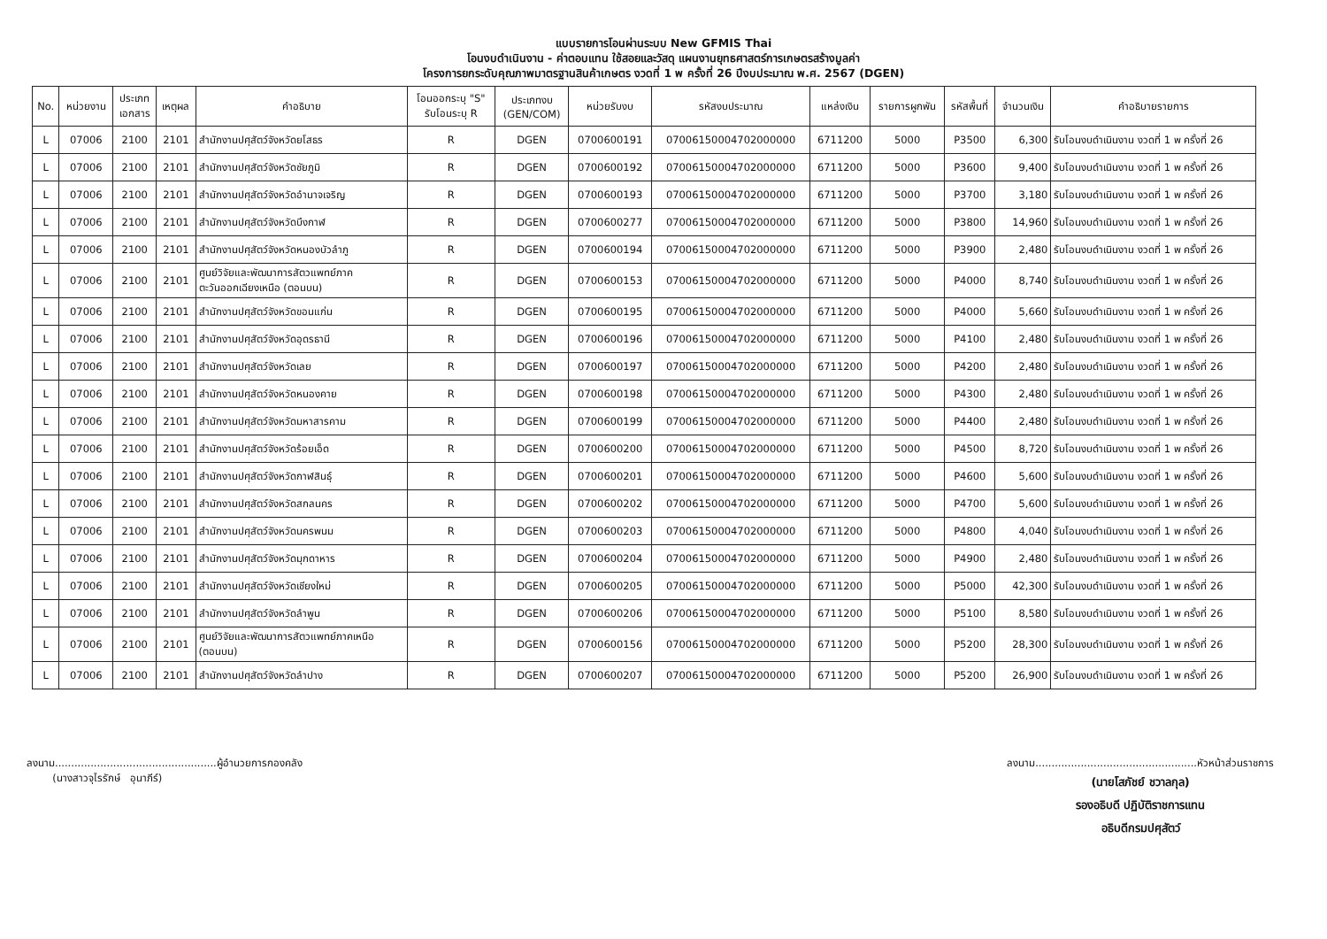แบบรายการโอนผ่านระบบ New GFMIS Thai
โอนงบดำเนินงาน - ค่าตอบแทน ใช้สอยและวัสดุ แผนงานยุทธศาสตร์การเกษตรสร้างมูลค่า
โครงการยกระดับคุณภาพมาตรฐานสินค้าเกษตร งวดที่ 1 พ ครั้งที่ 26 ปีงบประมาณ พ.ศ. 2567 (DGEN)
| No. | หน่วยงาน | ประเภท เอกสาร | เหตุผล | คำอธิบาย | โอนออกระบุ "S" รับโอนระบุ R | ประเภทงบ (GEN/COM) | หน่วยรับงบ | รหัสงบประมาณ | แหล่งเงิน | รายการผูกพัน | รหัสพื้นที่ | จำนวนเงิน | คำอธิบายรายการ |
| --- | --- | --- | --- | --- | --- | --- | --- | --- | --- | --- | --- | --- | --- |
| L | 07006 | 2100 | 2101 | สำนักงานปศุสัตว์จังหวัดยโสธร | R | DGEN | 0700600191 | 07006150004702000000 | 6711200 | 5000 | P3500 | 6,300 | รับโอนงบดำเนินงาน งวดที่ 1 พ ครั้งที่ 26 |
| L | 07006 | 2100 | 2101 | สำนักงานปศุสัตว์จังหวัดชัยภูมิ | R | DGEN | 0700600192 | 07006150004702000000 | 6711200 | 5000 | P3600 | 9,400 | รับโอนงบดำเนินงาน งวดที่ 1 พ ครั้งที่ 26 |
| L | 07006 | 2100 | 2101 | สำนักงานปศุสัตว์จังหวัดอำนาจเจริญ | R | DGEN | 0700600193 | 07006150004702000000 | 6711200 | 5000 | P3700 | 3,180 | รับโอนงบดำเนินงาน งวดที่ 1 พ ครั้งที่ 26 |
| L | 07006 | 2100 | 2101 | สำนักงานปศุสัตว์จังหวัดบึงกาฬ | R | DGEN | 0700600277 | 07006150004702000000 | 6711200 | 5000 | P3800 | 14,960 | รับโอนงบดำเนินงาน งวดที่ 1 พ ครั้งที่ 26 |
| L | 07006 | 2100 | 2101 | สำนักงานปศุสัตว์จังหวัดหนองบัวลำภู | R | DGEN | 0700600194 | 07006150004702000000 | 6711200 | 5000 | P3900 | 2,480 | รับโอนงบดำเนินงาน งวดที่ 1 พ ครั้งที่ 26 |
| L | 07006 | 2100 | 2101 | ศูนย์วิจัยและพัฒนาการสัตวแพทย์ภาค ตะวันออกเฉียงเหนือ (ตอนบน) | R | DGEN | 0700600153 | 07006150004702000000 | 6711200 | 5000 | P4000 | 8,740 | รับโอนงบดำเนินงาน งวดที่ 1 พ ครั้งที่ 26 |
| L | 07006 | 2100 | 2101 | สำนักงานปศุสัตว์จังหวัดขอนแก่น | R | DGEN | 0700600195 | 07006150004702000000 | 6711200 | 5000 | P4000 | 5,660 | รับโอนงบดำเนินงาน งวดที่ 1 พ ครั้งที่ 26 |
| L | 07006 | 2100 | 2101 | สำนักงานปศุสัตว์จังหวัดอุดรธานี | R | DGEN | 0700600196 | 07006150004702000000 | 6711200 | 5000 | P4100 | 2,480 | รับโอนงบดำเนินงาน งวดที่ 1 พ ครั้งที่ 26 |
| L | 07006 | 2100 | 2101 | สำนักงานปศุสัตว์จังหวัดเลย | R | DGEN | 0700600197 | 07006150004702000000 | 6711200 | 5000 | P4200 | 2,480 | รับโอนงบดำเนินงาน งวดที่ 1 พ ครั้งที่ 26 |
| L | 07006 | 2100 | 2101 | สำนักงานปศุสัตว์จังหวัดหนองคาย | R | DGEN | 0700600198 | 07006150004702000000 | 6711200 | 5000 | P4300 | 2,480 | รับโอนงบดำเนินงาน งวดที่ 1 พ ครั้งที่ 26 |
| L | 07006 | 2100 | 2101 | สำนักงานปศุสัตว์จังหวัดมหาสารคาม | R | DGEN | 0700600199 | 07006150004702000000 | 6711200 | 5000 | P4400 | 2,480 | รับโอนงบดำเนินงาน งวดที่ 1 พ ครั้งที่ 26 |
| L | 07006 | 2100 | 2101 | สำนักงานปศุสัตว์จังหวัดร้อยเอ็ด | R | DGEN | 0700600200 | 07006150004702000000 | 6711200 | 5000 | P4500 | 8,720 | รับโอนงบดำเนินงาน งวดที่ 1 พ ครั้งที่ 26 |
| L | 07006 | 2100 | 2101 | สำนักงานปศุสัตว์จังหวัดกาฬสินธุ์ | R | DGEN | 0700600201 | 07006150004702000000 | 6711200 | 5000 | P4600 | 5,600 | รับโอนงบดำเนินงาน งวดที่ 1 พ ครั้งที่ 26 |
| L | 07006 | 2100 | 2101 | สำนักงานปศุสัตว์จังหวัดสกลนคร | R | DGEN | 0700600202 | 07006150004702000000 | 6711200 | 5000 | P4700 | 5,600 | รับโอนงบดำเนินงาน งวดที่ 1 พ ครั้งที่ 26 |
| L | 07006 | 2100 | 2101 | สำนักงานปศุสัตว์จังหวัดนครพนม | R | DGEN | 0700600203 | 07006150004702000000 | 6711200 | 5000 | P4800 | 4,040 | รับโอนงบดำเนินงาน งวดที่ 1 พ ครั้งที่ 26 |
| L | 07006 | 2100 | 2101 | สำนักงานปศุสัตว์จังหวัดมุกดาหาร | R | DGEN | 0700600204 | 07006150004702000000 | 6711200 | 5000 | P4900 | 2,480 | รับโอนงบดำเนินงาน งวดที่ 1 พ ครั้งที่ 26 |
| L | 07006 | 2100 | 2101 | สำนักงานปศุสัตว์จังหวัดเชียงใหม่ | R | DGEN | 0700600205 | 07006150004702000000 | 6711200 | 5000 | P5000 | 42,300 | รับโอนงบดำเนินงาน งวดที่ 1 พ ครั้งที่ 26 |
| L | 07006 | 2100 | 2101 | สำนักงานปศุสัตว์จังหวัดลำพูน | R | DGEN | 0700600206 | 07006150004702000000 | 6711200 | 5000 | P5100 | 8,580 | รับโอนงบดำเนินงาน งวดที่ 1 พ ครั้งที่ 26 |
| L | 07006 | 2100 | 2101 | ศูนย์วิจัยและพัฒนาการสัตวแพทย์ภาคเหนือ (ตอนบน) | R | DGEN | 0700600156 | 07006150004702000000 | 6711200 | 5000 | P5200 | 28,300 | รับโอนงบดำเนินงาน งวดที่ 1 พ ครั้งที่ 26 |
| L | 07006 | 2100 | 2101 | สำนักงานปศุสัตว์จังหวัดลำปาง | R | DGEN | 0700600207 | 07006150004702000000 | 6711200 | 5000 | P5200 | 26,900 | รับโอนงบดำเนินงาน งวดที่ 1 พ ครั้งที่ 26 |
ลงนาม..................................................ผู้อำนวยการกองคลัง
(นางสาวจุไรรักษ์ อุนาภีร์)
ลงนาม..................................................หัวหน้าส่วนราชการ
(นายโสภัชย์ ชวาลกุล)
รองอธิบดี ปฏิบัติราชการแทน
อธิบดีกรมปศุสัตว์